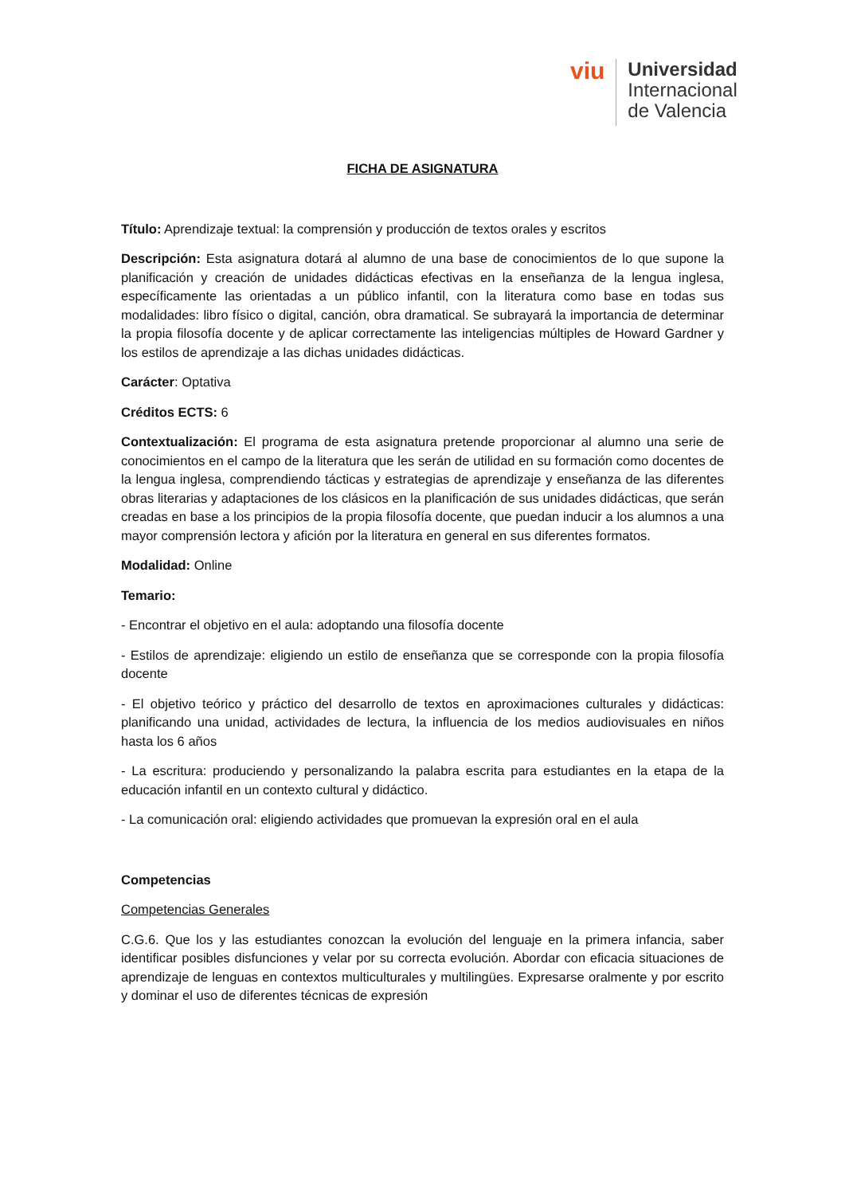viu
Universidad
Internacional
de Valencia
FICHA DE ASIGNATURA
Título: Aprendizaje textual: la comprensión y producción de textos orales y escritos
Descripción: Esta asignatura dotará al alumno de una base de conocimientos de lo que supone la planificación y creación de unidades didácticas efectivas en la enseñanza de la lengua inglesa, específicamente las orientadas a un público infantil, con la literatura como base en todas sus modalidades: libro físico o digital, canción, obra dramatical. Se subrayará la importancia de determinar la propia filosofía docente y de aplicar correctamente las inteligencias múltiples de Howard Gardner y los estilos de aprendizaje a las dichas unidades didácticas.
Carácter: Optativa
Créditos ECTS: 6
Contextualización: El programa de esta asignatura pretende proporcionar al alumno una serie de conocimientos en el campo de la literatura que les serán de utilidad en su formación como docentes de la lengua inglesa, comprendiendo tácticas y estrategias de aprendizaje y enseñanza de las diferentes obras literarias y adaptaciones de los clásicos en la planificación de sus unidades didácticas, que serán creadas en base a los principios de la propia filosofía docente, que puedan inducir a los alumnos a una mayor comprensión lectora y afición por la literatura en general en sus diferentes formatos.
Modalidad: Online
Temario:
- Encontrar el objetivo en el aula: adoptando una filosofía docente
- Estilos de aprendizaje: eligiendo un estilo de enseñanza que se corresponde con la propia filosofía docente
- El objetivo teórico y práctico del desarrollo de textos en aproximaciones culturales y didácticas: planificando una unidad, actividades de lectura, la influencia de los medios audiovisuales en niños hasta los 6 años
- La escritura: produciendo y personalizando la palabra escrita para estudiantes en la etapa de la educación infantil en un contexto cultural y didáctico.
- La comunicación oral: eligiendo actividades que promuevan la expresión oral en el aula
Competencias
Competencias Generales
C.G.6. Que los y las estudiantes conozcan la evolución del lenguaje en la primera infancia, saber identificar posibles disfunciones y velar por su correcta evolución. Abordar con eficacia situaciones de aprendizaje de lenguas en contextos multiculturales y multilingües. Expresarse oralmente y por escrito y dominar el uso de diferentes técnicas de expresión